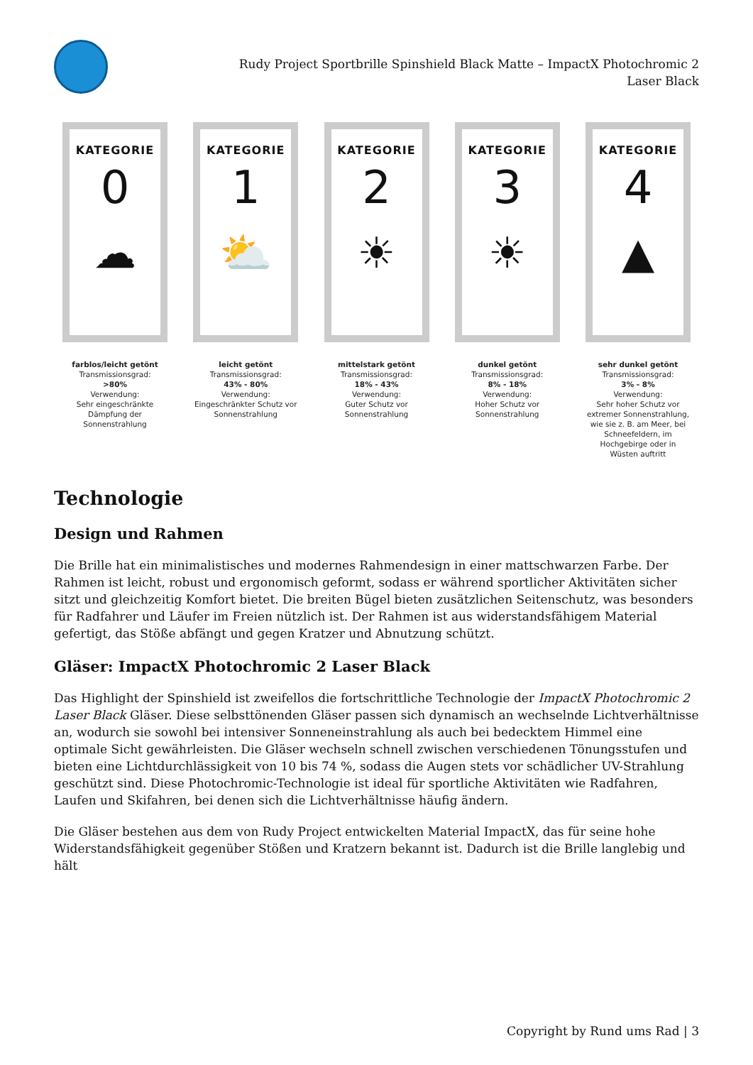Rudy Project Sportbrille Spinshield Black Matte – ImpactX Photochromic 2 Laser Black
KATEGORIE
0
☁
farblos/leicht getönt
Transmissionsgrad:
>80%
Verwendung:
Sehr eingeschränkte Dämpfung der Sonnenstrahlung
KATEGORIE
1
⛅
leicht getönt
Transmissionsgrad:
43% - 80%
Verwendung:
Eingeschränkter Schutz vor Sonnenstrahlung
KATEGORIE
2
☀
mittelstark getönt
Transmissionsgrad:
18% - 43%
Verwendung:
Guter Schutz vor Sonnenstrahlung
KATEGORIE
3
☀
dunkel getönt
Transmissionsgrad:
8% - 18%
Verwendung:
Hoher Schutz vor Sonnenstrahlung
KATEGORIE
4
▲
sehr dunkel getönt
Transmissionsgrad:
3% - 8%
Verwendung:
Sehr hoher Schutz vor extremer Sonnenstrahlung, wie sie z. B. am Meer, bei Schneefeldern, im Hochgebirge oder in Wüsten auftritt
Technologie
Design und Rahmen
Die Brille hat ein minimalistisches und modernes Rahmendesign in einer mattschwarzen Farbe. Der Rahmen ist leicht, robust und ergonomisch geformt, sodass er während sportlicher Aktivitäten sicher sitzt und gleichzeitig Komfort bietet. Die breiten Bügel bieten zusätzlichen Seitenschutz, was besonders für Radfahrer und Läufer im Freien nützlich ist. Der Rahmen ist aus widerstandsfähigem Material gefertigt, das Stöße abfängt und gegen Kratzer und Abnutzung schützt.
Gläser: ImpactX Photochromic 2 Laser Black
Das Highlight der Spinshield ist zweifellos die fortschrittliche Technologie der ImpactX Photochromic 2 Laser Black Gläser. Diese selbsttönenden Gläser passen sich dynamisch an wechselnde Lichtverhältnisse an, wodurch sie sowohl bei intensiver Sonneneinstrahlung als auch bei bedecktem Himmel eine optimale Sicht gewährleisten. Die Gläser wechseln schnell zwischen verschiedenen Tönungsstufen und bieten eine Lichtdurchlässigkeit von 10 bis 74 %, sodass die Augen stets vor schädlicher UV-Strahlung geschützt sind. Diese Photochromic-Technologie ist ideal für sportliche Aktivitäten wie Radfahren, Laufen und Skifahren, bei denen sich die Lichtverhältnisse häufig ändern.
Die Gläser bestehen aus dem von Rudy Project entwickelten Material ImpactX, das für seine hohe Widerstandsfähigkeit gegenüber Stößen und Kratzern bekannt ist. Dadurch ist die Brille langlebig und hält
Copyright by Rund ums Rad | 3